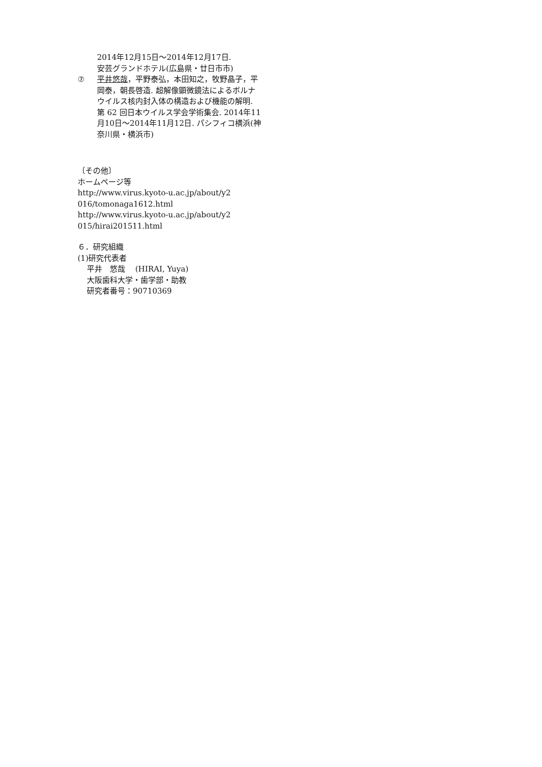2014年12月15日～2014年12月17日.
安芸グランドホテル(広島県・廿日市市)
⑦ 平井悠哉，平野泰弘，本田知之，牧野晶子，平岡泰，朝長啓造. 超解像顕微鏡法によるボルナウイルス核内封入体の構造および機能の解明. 第 62 回日本ウイルス学会学術集会. 2014年11月10日～2014年11月12日. パシフィコ横浜(神奈川県・横浜市)
〔その他〕
ホームページ等
http://www.virus.kyoto-u.ac.jp/about/y2
016/tomonaga1612.html
http://www.virus.kyoto-u.ac.jp/about/y2
015/hirai201511.html
６．研究組織
(1)研究代表者
平井　悠哉　 (HIRAI, Yuya)
大阪歯科大学・歯学部・助教
研究者番号：90710369